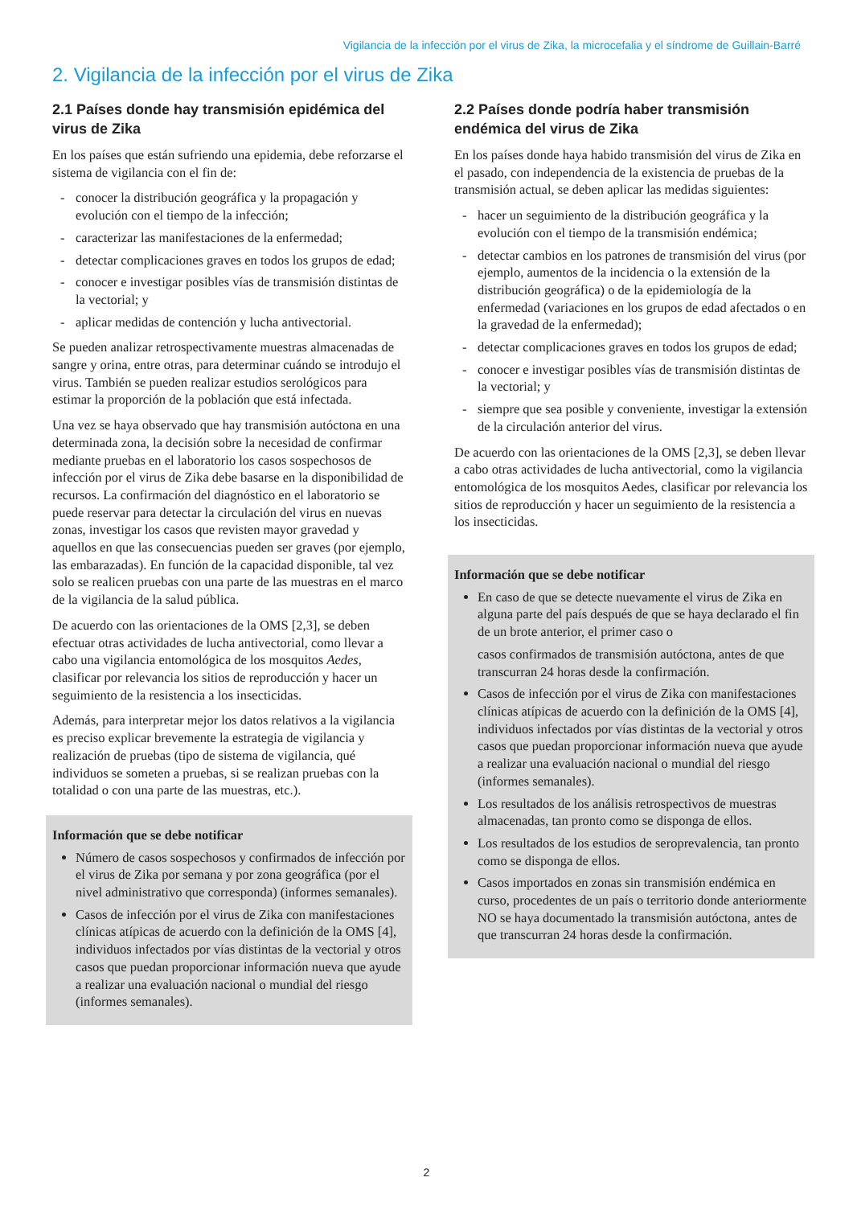Vigilancia de la infección por el virus de Zika, la microcefalia y el síndrome de Guillain-Barré
2. Vigilancia de la infección por el virus de Zika
2.1 Países donde hay transmisión epidémica del virus de Zika
En los países que están sufriendo una epidemia, debe reforzarse el sistema de vigilancia con el fin de:
- conocer la distribución geográfica y la propagación y evolución con el tiempo de la infección;
- caracterizar las manifestaciones de la enfermedad;
- detectar complicaciones graves en todos los grupos de edad;
- conocer e investigar posibles vías de transmisión distintas de la vectorial; y
- aplicar medidas de contención y lucha antivectorial.
Se pueden analizar retrospectivamente muestras almacenadas de sangre y orina, entre otras, para determinar cuándo se introdujo el virus. También se pueden realizar estudios serológicos para estimar la proporción de la población que está infectada.
Una vez se haya observado que hay transmisión autóctona en una determinada zona, la decisión sobre la necesidad de confirmar mediante pruebas en el laboratorio los casos sospechosos de infección por el virus de Zika debe basarse en la disponibilidad de recursos. La confirmación del diagnóstico en el laboratorio se puede reservar para detectar la circulación del virus en nuevas zonas, investigar los casos que revisten mayor gravedad y aquellos en que las consecuencias pueden ser graves (por ejemplo, las embarazadas). En función de la capacidad disponible, tal vez solo se realicen pruebas con una parte de las muestras en el marco de la vigilancia de la salud pública.
De acuerdo con las orientaciones de la OMS [2,3], se deben efectuar otras actividades de lucha antivectorial, como llevar a cabo una vigilancia entomológica de los mosquitos Aedes, clasificar por relevancia los sitios de reproducción y hacer un seguimiento de la resistencia a los insecticidas.
Además, para interpretar mejor los datos relativos a la vigilancia es preciso explicar brevemente la estrategia de vigilancia y realización de pruebas (tipo de sistema de vigilancia, qué individuos se someten a pruebas, si se realizan pruebas con la totalidad o con una parte de las muestras, etc.).
Información que se debe notificar
Número de casos sospechosos y confirmados de infección por el virus de Zika por semana y por zona geográfica (por el nivel administrativo que corresponda) (informes semanales).
Casos de infección por el virus de Zika con manifestaciones clínicas atípicas de acuerdo con la definición de la OMS [4], individuos infectados por vías distintas de la vectorial y otros casos que puedan proporcionar información nueva que ayude a realizar una evaluación nacional o mundial del riesgo (informes semanales).
2.2 Países donde podría haber transmisión endémica del virus de Zika
En los países donde haya habido transmisión del virus de Zika en el pasado, con independencia de la existencia de pruebas de la transmisión actual, se deben aplicar las medidas siguientes:
- hacer un seguimiento de la distribución geográfica y la evolución con el tiempo de la transmisión endémica;
- detectar cambios en los patrones de transmisión del virus (por ejemplo, aumentos de la incidencia o la extensión de la distribución geográfica) o de la epidemiología de la enfermedad (variaciones en los grupos de edad afectados o en la gravedad de la enfermedad);
- detectar complicaciones graves en todos los grupos de edad;
- conocer e investigar posibles vías de transmisión distintas de la vectorial; y
- siempre que sea posible y conveniente, investigar la extensión de la circulación anterior del virus.
De acuerdo con las orientaciones de la OMS [2,3], se deben llevar a cabo otras actividades de lucha antivectorial, como la vigilancia entomológica de los mosquitos Aedes, clasificar por relevancia los sitios de reproducción y hacer un seguimiento de la resistencia a los insecticidas.
Información que se debe notificar
En caso de que se detecte nuevamente el virus de Zika en alguna parte del país después de que se haya declarado el fin de un brote anterior, el primer caso o
casos confirmados de transmisión autóctona, antes de que transcurran 24 horas desde la confirmación.
Casos de infección por el virus de Zika con manifestaciones clínicas atípicas de acuerdo con la definición de la OMS [4], individuos infectados por vías distintas de la vectorial y otros casos que puedan proporcionar información nueva que ayude a realizar una evaluación nacional o mundial del riesgo (informes semanales).
Los resultados de los análisis retrospectivos de muestras almacenadas, tan pronto como se disponga de ellos.
Los resultados de los estudios de seroprevalencia, tan pronto como se disponga de ellos.
Casos importados en zonas sin transmisión endémica en curso, procedentes de un país o territorio donde anteriormente NO se haya documentado la transmisión autóctona, antes de que transcurran 24 horas desde la confirmación.
2